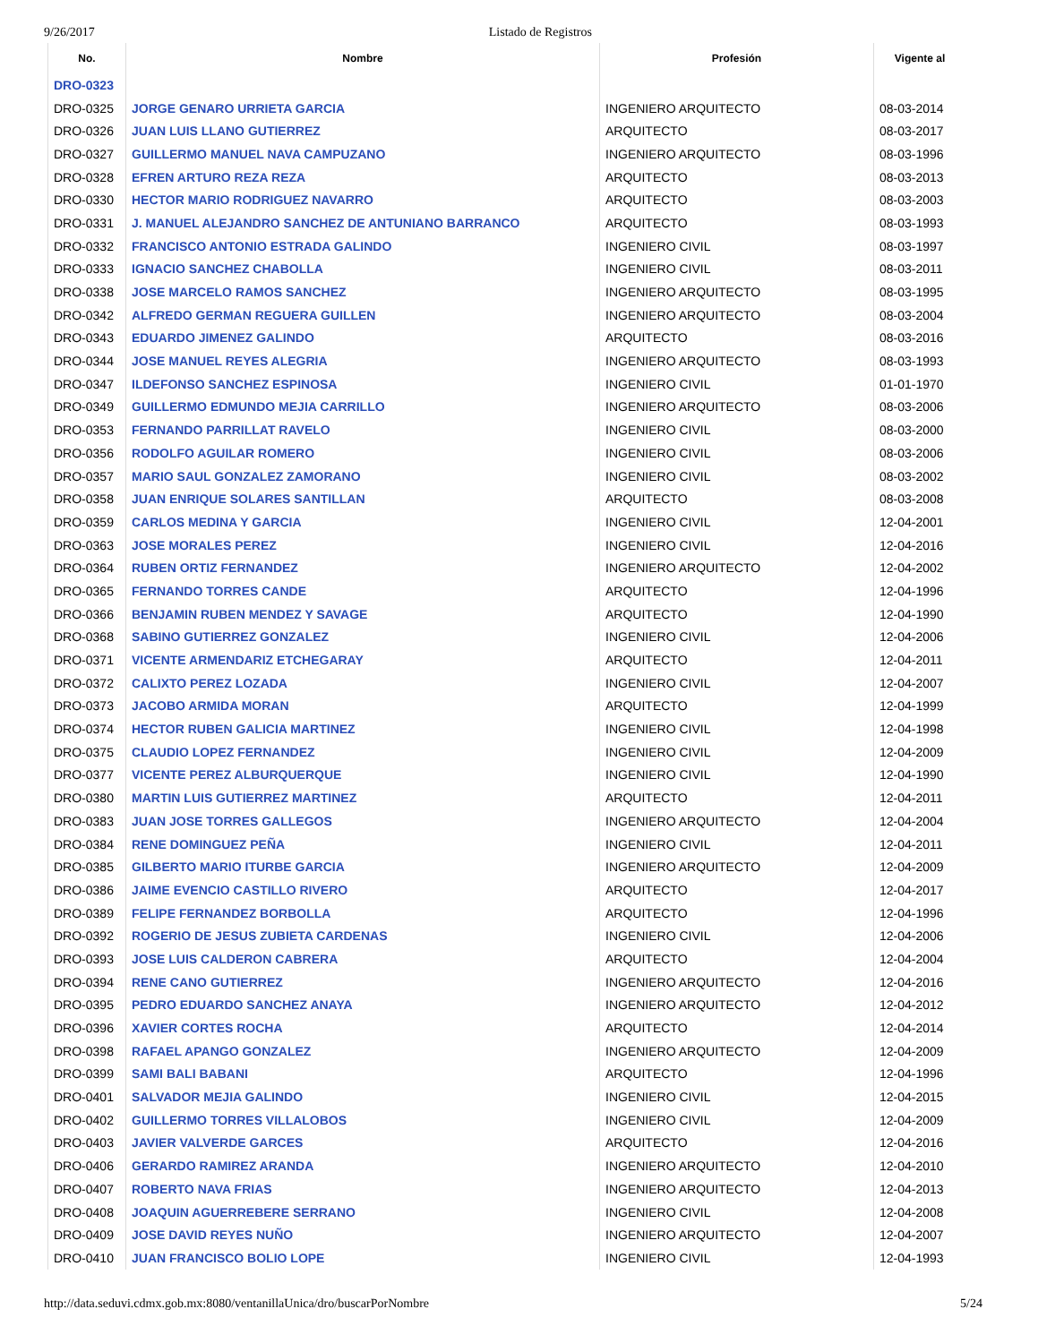9/26/2017 Listado de Registros
| No. | Nombre | Profesión | Vigente al |
| --- | --- | --- | --- |
| DRO-0323 | | | |
| DRO-0325 | JORGE GENARO URRIETA GARCIA | INGENIERO ARQUITECTO | 08-03-2014 |
| DRO-0326 | JUAN LUIS LLANO GUTIERREZ | ARQUITECTO | 08-03-2017 |
| DRO-0327 | GUILLERMO MANUEL NAVA CAMPUZANO | INGENIERO ARQUITECTO | 08-03-1996 |
| DRO-0328 | EFREN ARTURO REZA REZA | ARQUITECTO | 08-03-2013 |
| DRO-0330 | HECTOR MARIO RODRIGUEZ NAVARRO | ARQUITECTO | 08-03-2003 |
| DRO-0331 | J. MANUEL ALEJANDRO SANCHEZ DE ANTUNIANO BARRANCO | ARQUITECTO | 08-03-1993 |
| DRO-0332 | FRANCISCO ANTONIO ESTRADA GALINDO | INGENIERO CIVIL | 08-03-1997 |
| DRO-0333 | IGNACIO SANCHEZ CHABOLLA | INGENIERO CIVIL | 08-03-2011 |
| DRO-0338 | JOSE MARCELO RAMOS SANCHEZ | INGENIERO ARQUITECTO | 08-03-1995 |
| DRO-0342 | ALFREDO GERMAN REGUERA GUILLEN | INGENIERO ARQUITECTO | 08-03-2004 |
| DRO-0343 | EDUARDO JIMENEZ GALINDO | ARQUITECTO | 08-03-2016 |
| DRO-0344 | JOSE MANUEL REYES ALEGRIA | INGENIERO ARQUITECTO | 08-03-1993 |
| DRO-0347 | ILDEFONSO SANCHEZ ESPINOSA | INGENIERO CIVIL | 01-01-1970 |
| DRO-0349 | GUILLERMO EDMUNDO MEJIA CARRILLO | INGENIERO ARQUITECTO | 08-03-2006 |
| DRO-0353 | FERNANDO PARRILLAT RAVELO | INGENIERO CIVIL | 08-03-2000 |
| DRO-0356 | RODOLFO AGUILAR ROMERO | INGENIERO CIVIL | 08-03-2006 |
| DRO-0357 | MARIO SAUL GONZALEZ ZAMORANO | INGENIERO CIVIL | 08-03-2002 |
| DRO-0358 | JUAN ENRIQUE SOLARES SANTILLAN | ARQUITECTO | 08-03-2008 |
| DRO-0359 | CARLOS MEDINA Y GARCIA | INGENIERO CIVIL | 12-04-2001 |
| DRO-0363 | JOSE MORALES PEREZ | INGENIERO CIVIL | 12-04-2016 |
| DRO-0364 | RUBEN ORTIZ FERNANDEZ | INGENIERO ARQUITECTO | 12-04-2002 |
| DRO-0365 | FERNANDO TORRES CANDE | ARQUITECTO | 12-04-1996 |
| DRO-0366 | BENJAMIN RUBEN MENDEZ Y SAVAGE | ARQUITECTO | 12-04-1990 |
| DRO-0368 | SABINO GUTIERREZ GONZALEZ | INGENIERO CIVIL | 12-04-2006 |
| DRO-0371 | VICENTE ARMENDARIZ ETCHEGARAY | ARQUITECTO | 12-04-2011 |
| DRO-0372 | CALIXTO PEREZ LOZADA | INGENIERO CIVIL | 12-04-2007 |
| DRO-0373 | JACOBO ARMIDA MORAN | ARQUITECTO | 12-04-1999 |
| DRO-0374 | HECTOR RUBEN GALICIA MARTINEZ | INGENIERO CIVIL | 12-04-1998 |
| DRO-0375 | CLAUDIO LOPEZ FERNANDEZ | INGENIERO CIVIL | 12-04-2009 |
| DRO-0377 | VICENTE PEREZ ALBURQUERQUE | INGENIERO CIVIL | 12-04-1990 |
| DRO-0380 | MARTIN LUIS GUTIERREZ MARTINEZ | ARQUITECTO | 12-04-2011 |
| DRO-0383 | JUAN JOSE TORRES GALLEGOS | INGENIERO ARQUITECTO | 12-04-2004 |
| DRO-0384 | RENE DOMINGUEZ PEÑA | INGENIERO CIVIL | 12-04-2011 |
| DRO-0385 | GILBERTO MARIO ITURBE GARCIA | INGENIERO ARQUITECTO | 12-04-2009 |
| DRO-0386 | JAIME EVENCIO CASTILLO RIVERO | ARQUITECTO | 12-04-2017 |
| DRO-0389 | FELIPE FERNANDEZ BORBOLLA | ARQUITECTO | 12-04-1996 |
| DRO-0392 | ROGERIO DE JESUS ZUBIETA CARDENAS | INGENIERO CIVIL | 12-04-2006 |
| DRO-0393 | JOSE LUIS CALDERON CABRERA | ARQUITECTO | 12-04-2004 |
| DRO-0394 | RENE CANO GUTIERREZ | INGENIERO ARQUITECTO | 12-04-2016 |
| DRO-0395 | PEDRO EDUARDO SANCHEZ ANAYA | INGENIERO ARQUITECTO | 12-04-2012 |
| DRO-0396 | XAVIER CORTES ROCHA | ARQUITECTO | 12-04-2014 |
| DRO-0398 | RAFAEL APANGO GONZALEZ | INGENIERO ARQUITECTO | 12-04-2009 |
| DRO-0399 | SAMI BALI BABANI | ARQUITECTO | 12-04-1996 |
| DRO-0401 | SALVADOR MEJIA GALINDO | INGENIERO CIVIL | 12-04-2015 |
| DRO-0402 | GUILLERMO TORRES VILLALOBOS | INGENIERO CIVIL | 12-04-2009 |
| DRO-0403 | JAVIER VALVERDE GARCES | ARQUITECTO | 12-04-2016 |
| DRO-0406 | GERARDO RAMIREZ ARANDA | INGENIERO ARQUITECTO | 12-04-2010 |
| DRO-0407 | ROBERTO NAVA FRIAS | INGENIERO ARQUITECTO | 12-04-2013 |
| DRO-0408 | JOAQUIN AGUERREBERE SERRANO | INGENIERO CIVIL | 12-04-2008 |
| DRO-0409 | JOSE DAVID REYES NUÑO | INGENIERO ARQUITECTO | 12-04-2007 |
| DRO-0410 | JUAN FRANCISCO BOLIO LOPE | INGENIERO CIVIL | 12-04-1993 |
http://data.seduvi.cdmx.gob.mx:8080/ventanillaUnica/dro/buscarPorNombre 5/24